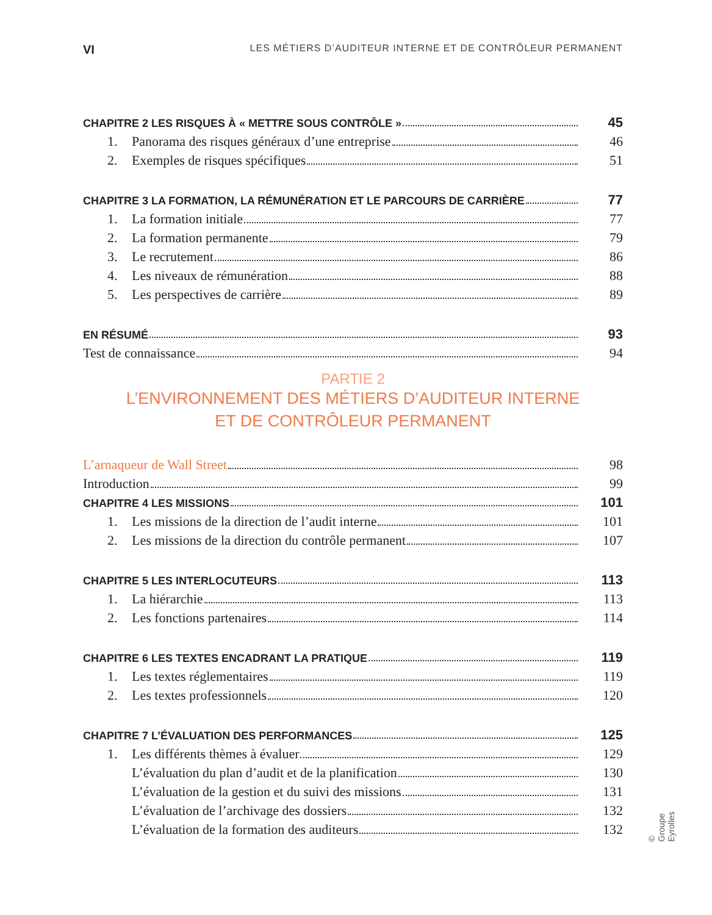VI LES MÉTIERS D’AUDITEUR INTERNE ET DE CONTRÔLEUR PERMANENT
CHAPITRE 2 LES RISQUES À « METTRE SOUS CONTRÔLE » 45
1. Panorama des risques généraux d’une entreprise 46
2. Exemples de risques spécifiques 51
CHAPITRE 3 LA FORMATION, LA RÉMUNÉRATION ET LE PARCOURS DE CARRIÈRE 77
1. La formation initiale 77
2. La formation permanente 79
3. Le recrutement 86
4. Les niveaux de rémunération 88
5. Les perspectives de carrière 89
EN RÉSUMÉ 93
Test de connaissance 94
PARTIE 2
L’ENVIRONNEMENT DES MÉTIERS D’AUDITEUR INTERNE
ET DE CONTRÔLEUR PERMANENT
L’arnaqueur de Wall Street 98
Introduction 99
CHAPITRE 4 LES MISSIONS 101
1. Les missions de la direction de l’audit interne 101
2. Les missions de la direction du contrôle permanent 107
CHAPITRE 5 LES INTERLOCUTEURS 113
1. La hiérarchie 113
2. Les fonctions partenaires 114
CHAPITRE 6 LES TEXTES ENCADRANT LA PRATIQUE 119
1. Les textes réglementaires 119
2. Les textes professionnels 120
CHAPITRE 7 L’ÉVALUATION DES PERFORMANCES 125
1. Les différents thèmes à évaluer 129
L’évaluation du plan d’audit et de la planification 130
L’évaluation de la gestion et du suivi des missions 131
L’évaluation de l’archivage des dossiers 132
L’évaluation de la formation des auditeurs 132
© Groupe Eyrolles